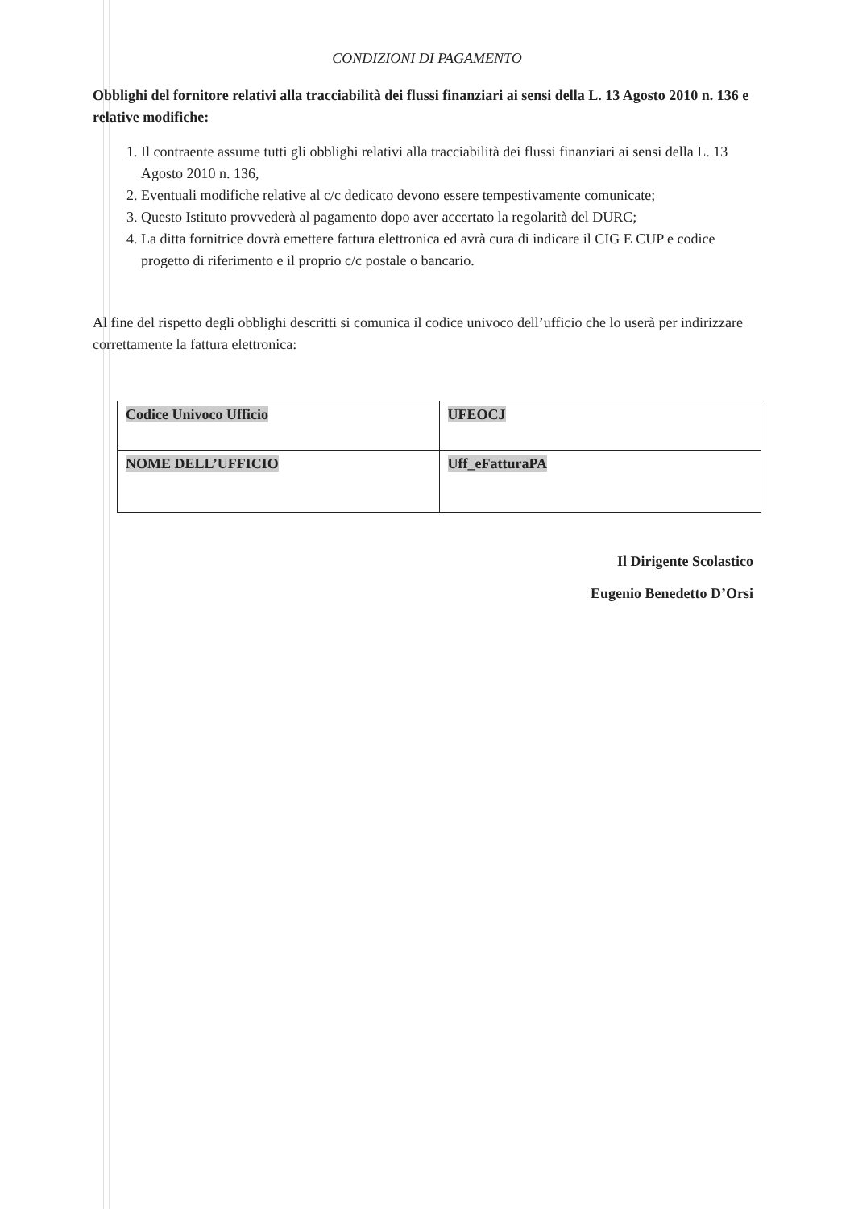CONDIZIONI DI PAGAMENTO
Obblighi del fornitore relativi alla tracciabilità dei flussi finanziari ai sensi della L. 13 Agosto 2010 n. 136 e relative modifiche:
1. Il contraente assume tutti gli obblighi relativi alla tracciabilità dei flussi finanziari ai sensi della L. 13 Agosto 2010 n. 136,
2. Eventuali modifiche relative al c/c dedicato devono essere tempestivamente comunicate;
3. Questo Istituto provvederà al pagamento dopo aver accertato la regolarità del DURC;
4. La ditta fornitrice dovrà emettere fattura elettronica ed avrà cura di indicare il CIG E CUP e codice progetto di riferimento e il proprio c/c postale o bancario.
Al fine del rispetto degli obblighi descritti si comunica il codice univoco dell’ufficio che lo userà per indirizzare correttamente la fattura elettronica:
| Codice Univoco Ufficio | UFEOCJ |
| NOME DELL’UFFICIO | Uff_eFatturaPA |
Il Dirigente Scolastico
Eugenio Benedetto D’Orsi